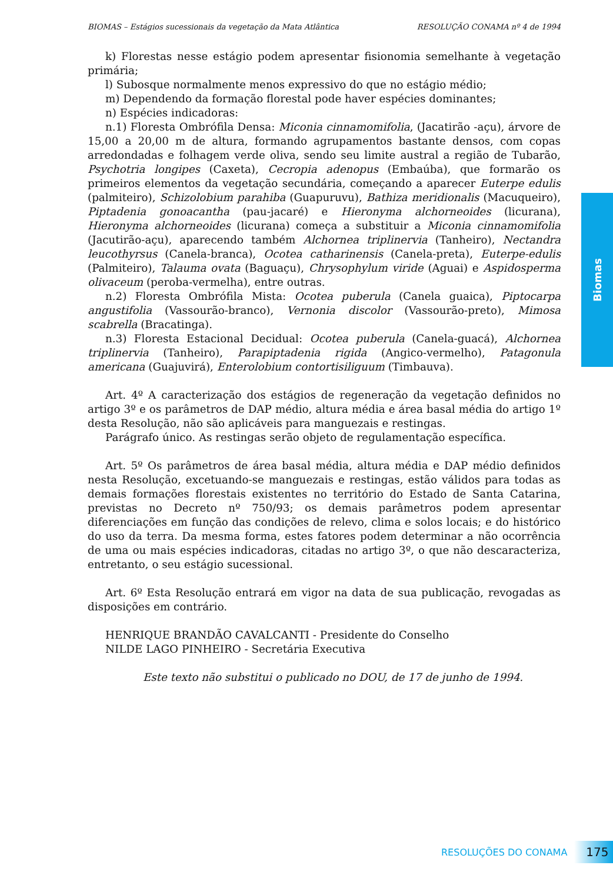BIOMAS – Estágios sucessionais da vegetação da Mata Atlântica RESOLUÇÃO CONAMA nº 4 de 1994
k) Florestas nesse estágio podem apresentar fisionomia semelhante à vegetação primária;
l) Subosque normalmente menos expressivo do que no estágio médio;
m) Dependendo da formação florestal pode haver espécies dominantes;
n) Espécies indicadoras:
n.1) Floresta Ombrófila Densa: Miconia cinnamomifolia, (Jacatirão -açu), árvore de 15,00 a 20,00 m de altura, formando agrupamentos bastante densos, com copas arredondadas e folhagem verde oliva, sendo seu limite austral a região de Tubarão, Psychotria longipes (Caxeta), Cecropia adenopus (Embaúba), que formarão os primeiros elementos da vegetação secundária, começando a aparecer Euterpe edulis (palmiteiro), Schizolobium parahiba (Guapuruvu), Bathiza meridionalis (Macuqueiro), Piptadenia gonoacantha (pau-jacaré) e Hieronyma alchorneoides (licurana), Hieronyma alchorneoides (licurana) começa a substituir a Miconia cinnamomifolia (Jacutirão-açu), aparecendo também Alchornea triplinervia (Tanheiro), Nectandra leucothyrsus (Canela-branca), Ocotea catharinensis (Canela-preta), Euterpe-edulis (Palmiteiro), Talauma ovata (Baguaçu), Chrysophylum viride (Aguai) e Aspidosperma olivaceum (peroba-vermelha), entre outras.
n.2) Floresta Ombrófila Mista: Ocotea puberula (Canela guaica), Piptocarpa angustifolia (Vassourão-branco), Vernonia discolor (Vassourão-preto), Mimosa scabrella (Bracatinga).
n.3) Floresta Estacional Decidual: Ocotea puberula (Canela-guacá), Alchornea triplinervia (Tanheiro), Parapiptadenia rigida (Angico-vermelho), Patagonula americana (Guajuvirá), Enterolobium contortisiliguum (Timbauva).
Art. 4º A caracterização dos estágios de regeneração da vegetação definidos no artigo 3º e os parâmetros de DAP médio, altura média e área basal média do artigo 1º desta Resolução, não são aplicáveis para manguezais e restingas.
Parágrafo único. As restingas serão objeto de regulamentação específica.
Art. 5º Os parâmetros de área basal média, altura média e DAP médio definidos nesta Resolução, excetuando-se manguezais e restingas, estão válidos para todas as demais formações florestais existentes no território do Estado de Santa Catarina, previstas no Decreto nº 750/93; os demais parâmetros podem apresentar diferenciações em função das condições de relevo, clima e solos locais; e do histórico do uso da terra. Da mesma forma, estes fatores podem determinar a não ocorrência de uma ou mais espécies indicadoras, citadas no artigo 3º, o que não descaracteriza, entretanto, o seu estágio sucessional.
Art. 6º Esta Resolução entrará em vigor na data de sua publicação, revogadas as disposições em contrário.
HENRIQUE BRANDÃO CAVALCANTI - Presidente do Conselho
NILDE LAGO PINHEIRO - Secretária Executiva
Este texto não substitui o publicado no DOU, de 17 de junho de 1994.
Biomas
RESOLUÇÕES DO CONAMA 175